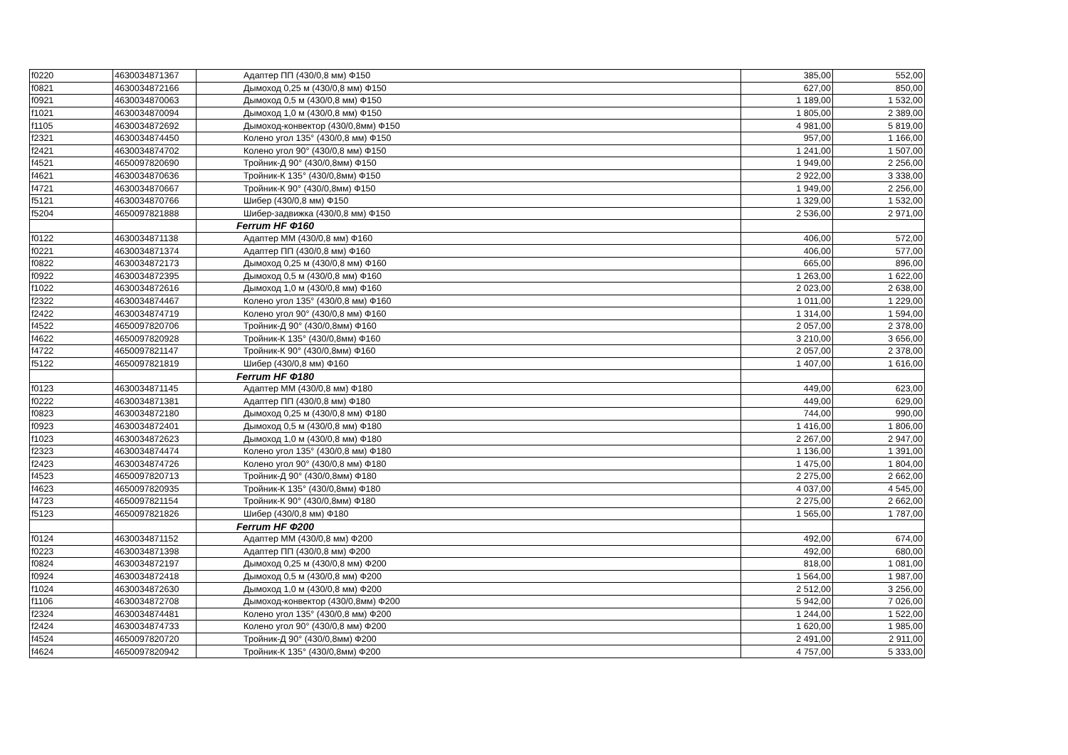| f0220 | 4630034871367 | Адаптер ПП (430/0,8 мм) Ф150 | 385,00 | 552,00 |
| f0821 | 4630034872166 | Дымоход 0,25 м (430/0,8 мм) Ф150 | 627,00 | 850,00 |
| f0921 | 4630034870063 | Дымоход 0,5 м (430/0,8 мм) Ф150 | 1 189,00 | 1 532,00 |
| f1021 | 4630034870094 | Дымоход 1,0 м (430/0,8 мм) Ф150 | 1 805,00 | 2 389,00 |
| f1105 | 4630034872692 | Дымоход-конвектор (430/0,8мм) Ф150 | 4 981,00 | 5 819,00 |
| f2321 | 4630034874450 | Колено угол 135° (430/0,8 мм) Ф150 | 957,00 | 1 166,00 |
| f2421 | 4630034874702 | Колено угол 90° (430/0,8 мм) Ф150 | 1 241,00 | 1 507,00 |
| f4521 | 4650097820690 | Тройник-Д 90° (430/0,8мм) Ф150 | 1 949,00 | 2 256,00 |
| f4621 | 4630034870636 | Тройник-К 135° (430/0,8мм) Ф150 | 2 922,00 | 3 338,00 |
| f4721 | 4630034870667 | Тройник-К 90° (430/0,8мм) Ф150 | 1 949,00 | 2 256,00 |
| f5121 | 4630034870766 | Шибер (430/0,8 мм) Ф150 | 1 329,00 | 1 532,00 |
| f5204 | 4650097821888 | Шибер-задвижка (430/0,8 мм) Ф150 | 2 536,00 | 2 971,00 |
| | | Ferrum HF Ф160 | | |
| f0122 | 4630034871138 | Адаптер ММ (430/0,8 мм) Ф160 | 406,00 | 572,00 |
| f0221 | 4630034871374 | Адаптер ПП (430/0,8 мм) Ф160 | 406,00 | 577,00 |
| f0822 | 4630034872173 | Дымоход 0,25 м (430/0,8 мм) Ф160 | 665,00 | 896,00 |
| f0922 | 4630034872395 | Дымоход 0,5 м (430/0,8 мм) Ф160 | 1 263,00 | 1 622,00 |
| f1022 | 4630034872616 | Дымоход 1,0 м (430/0,8 мм) Ф160 | 2 023,00 | 2 638,00 |
| f2322 | 4630034874467 | Колено угол 135° (430/0,8 мм) Ф160 | 1 011,00 | 1 229,00 |
| f2422 | 4630034874719 | Колено угол 90° (430/0,8 мм) Ф160 | 1 314,00 | 1 594,00 |
| f4522 | 4650097820706 | Тройник-Д 90° (430/0,8мм) Ф160 | 2 057,00 | 2 378,00 |
| f4622 | 4650097820928 | Тройник-К 135° (430/0,8мм) Ф160 | 3 210,00 | 3 656,00 |
| f4722 | 4650097821147 | Тройник-К 90° (430/0,8мм) Ф160 | 2 057,00 | 2 378,00 |
| f5122 | 4650097821819 | Шибер (430/0,8 мм) Ф160 | 1 407,00 | 1 616,00 |
| | | Ferrum HF Ф180 | | |
| f0123 | 4630034871145 | Адаптер ММ (430/0,8 мм) Ф180 | 449,00 | 623,00 |
| f0222 | 4630034871381 | Адаптер ПП (430/0,8 мм) Ф180 | 449,00 | 629,00 |
| f0823 | 4630034872180 | Дымоход 0,25 м (430/0,8 мм) Ф180 | 744,00 | 990,00 |
| f0923 | 4630034872401 | Дымоход 0,5 м (430/0,8 мм) Ф180 | 1 416,00 | 1 806,00 |
| f1023 | 4630034872623 | Дымоход 1,0 м (430/0,8 мм) Ф180 | 2 267,00 | 2 947,00 |
| f2323 | 4630034874474 | Колено угол 135° (430/0,8 мм) Ф180 | 1 136,00 | 1 391,00 |
| f2423 | 4630034874726 | Колено угол 90° (430/0,8 мм) Ф180 | 1 475,00 | 1 804,00 |
| f4523 | 4650097820713 | Тройник-Д 90° (430/0,8мм) Ф180 | 2 275,00 | 2 662,00 |
| f4623 | 4650097820935 | Тройник-К 135° (430/0,8мм) Ф180 | 4 037,00 | 4 545,00 |
| f4723 | 4650097821154 | Тройник-К 90° (430/0,8мм) Ф180 | 2 275,00 | 2 662,00 |
| f5123 | 4650097821826 | Шибер (430/0,8 мм) Ф180 | 1 565,00 | 1 787,00 |
| | | Ferrum HF Ф200 | | |
| f0124 | 4630034871152 | Адаптер ММ (430/0,8 мм) Ф200 | 492,00 | 674,00 |
| f0223 | 4630034871398 | Адаптер ПП (430/0,8 мм) Ф200 | 492,00 | 680,00 |
| f0824 | 4630034872197 | Дымоход 0,25 м (430/0,8 мм) Ф200 | 818,00 | 1 081,00 |
| f0924 | 4630034872418 | Дымоход 0,5 м (430/0,8 мм) Ф200 | 1 564,00 | 1 987,00 |
| f1024 | 4630034872630 | Дымоход 1,0 м (430/0,8 мм) Ф200 | 2 512,00 | 3 256,00 |
| f1106 | 4630034872708 | Дымоход-конвектор (430/0,8мм) Ф200 | 5 942,00 | 7 026,00 |
| f2324 | 4630034874481 | Колено угол 135° (430/0,8 мм) Ф200 | 1 244,00 | 1 522,00 |
| f2424 | 4630034874733 | Колено угол 90° (430/0,8 мм) Ф200 | 1 620,00 | 1 985,00 |
| f4524 | 4650097820720 | Тройник-Д 90° (430/0,8мм) Ф200 | 2 491,00 | 2 911,00 |
| f4624 | 4650097820942 | Тройник-К 135° (430/0,8мм) Ф200 | 4 757,00 | 5 333,00 |